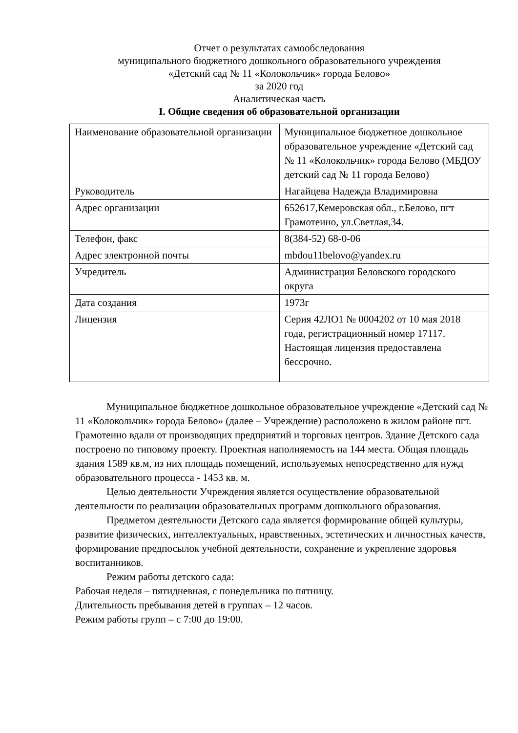Отчет о результатах самообследования
муниципального бюджетного дошкольного образовательного учреждения
«Детский сад № 11 «Колокольчик» города Белово»
за 2020 год
Аналитическая часть
I. Общие сведения об образовательной организации
| Наименование образовательной организации | Муниципальное бюджетное дошкольное образовательное учреждение «Детский сад № 11 «Колокольчик» города Белово (МБДОУ детский сад № 11 города Белово) |
| Руководитель | Нагайцева Надежда Владимировна |
| Адрес организации | 652617,Кемеровская обл., г.Белово, пгт Грамотеино, ул.Светлая,34. |
| Телефон, факс | 8(384-52) 68-0-06 |
| Адрес электронной почты | mbdou11belovo@yandex.ru |
| Учредитель | Администрация Беловского городского округа |
| Дата создания | 1973г |
| Лицензия | Серия 42ЛО1 № 0004202 от 10 мая 2018 года, регистрационный номер 17117. Настоящая лицензия предоставлена бессрочно. |
Муниципальное бюджетное дошкольное образовательное учреждение «Детский сад № 11 «Колокольчик» города Белово» (далее – Учреждение) расположено в жилом районе пгт. Грамотеино вдали от производящих предприятий и торговых центров. Здание Детского сада построено по типовому проекту. Проектная наполняемость на 144 места. Общая площадь здания 1589 кв.м, из них площадь помещений, используемых непосредственно для нужд образовательного процесса - 1453 кв. м.
Целью деятельности Учреждения является осуществление образовательной деятельности по реализации образовательных программ дошкольного образования.
Предметом деятельности Детского сада является формирование общей культуры, развитие физических, интеллектуальных, нравственных, эстетических и личностных качеств, формирование предпосылок учебной деятельности, сохранение и укрепление здоровья воспитанников.
Режим работы детского сада:
Рабочая неделя – пятидневная, с понедельника по пятницу.
Длительность пребывания детей в группах – 12 часов.
Режим работы групп – с 7:00 до 19:00.